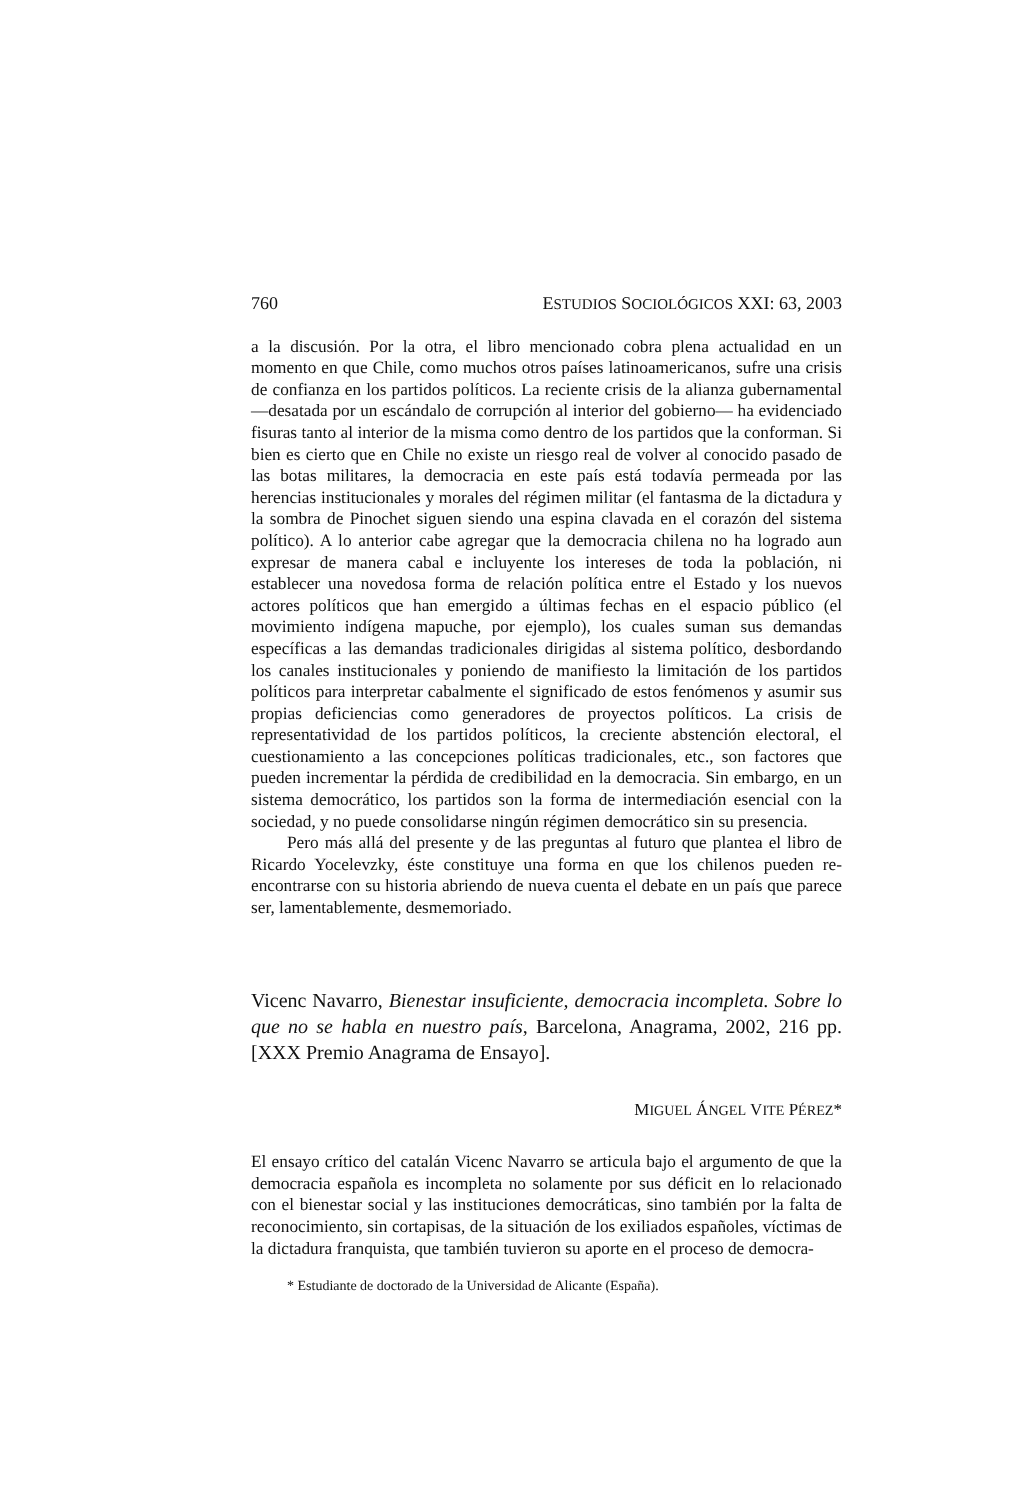760 ESTUDIOS SOCIOLÓGICOS XXI: 63, 2003
a la discusión. Por la otra, el libro mencionado cobra plena actualidad en un momento en que Chile, como muchos otros países latinoamericanos, sufre una crisis de confianza en los partidos políticos. La reciente crisis de la alianza gubernamental —desatada por un escándalo de corrupción al interior del gobierno— ha evidenciado fisuras tanto al interior de la misma como dentro de los partidos que la conforman. Si bien es cierto que en Chile no existe un riesgo real de volver al conocido pasado de las botas militares, la democracia en este país está todavía permeada por las herencias institucionales y morales del régimen militar (el fantasma de la dictadura y la sombra de Pinochet siguen siendo una espina clavada en el corazón del sistema político). A lo anterior cabe agregar que la democracia chilena no ha logrado aun expresar de manera cabal e incluyente los intereses de toda la población, ni establecer una novedosa forma de relación política entre el Estado y los nuevos actores políticos que han emergido a últimas fechas en el espacio público (el movimiento indígena mapuche, por ejemplo), los cuales suman sus demandas específicas a las demandas tradicionales dirigidas al sistema político, desbordando los canales institucionales y poniendo de manifiesto la limitación de los partidos políticos para interpretar cabalmente el significado de estos fenómenos y asumir sus propias deficiencias como generadores de proyectos políticos. La crisis de representatividad de los partidos políticos, la creciente abstención electoral, el cuestionamiento a las concepciones políticas tradicionales, etc., son factores que pueden incrementar la pérdida de credibilidad en la democracia. Sin embargo, en un sistema democrático, los partidos son la forma de intermediación esencial con la sociedad, y no puede consolidarse ningún régimen democrático sin su presencia.
Pero más allá del presente y de las preguntas al futuro que plantea el libro de Ricardo Yocelevzky, éste constituye una forma en que los chilenos pueden re-encontrarse con su historia abriendo de nueva cuenta el debate en un país que parece ser, lamentablemente, desmemoriado.
Vicenc Navarro, Bienestar insuficiente, democracia incompleta. Sobre lo que no se habla en nuestro país, Barcelona, Anagrama, 2002, 216 pp. [XXX Premio Anagrama de Ensayo].
MIGUEL ÁNGEL VITE PÉREZ*
El ensayo crítico del catalán Vicenc Navarro se articula bajo el argumento de que la democracia española es incompleta no solamente por sus déficit en lo relacionado con el bienestar social y las instituciones democráticas, sino también por la falta de reconocimiento, sin cortapisas, de la situación de los exiliados españoles, víctimas de la dictadura franquista, que también tuvieron su aporte en el proceso de democra-
* Estudiante de doctorado de la Universidad de Alicante (España).